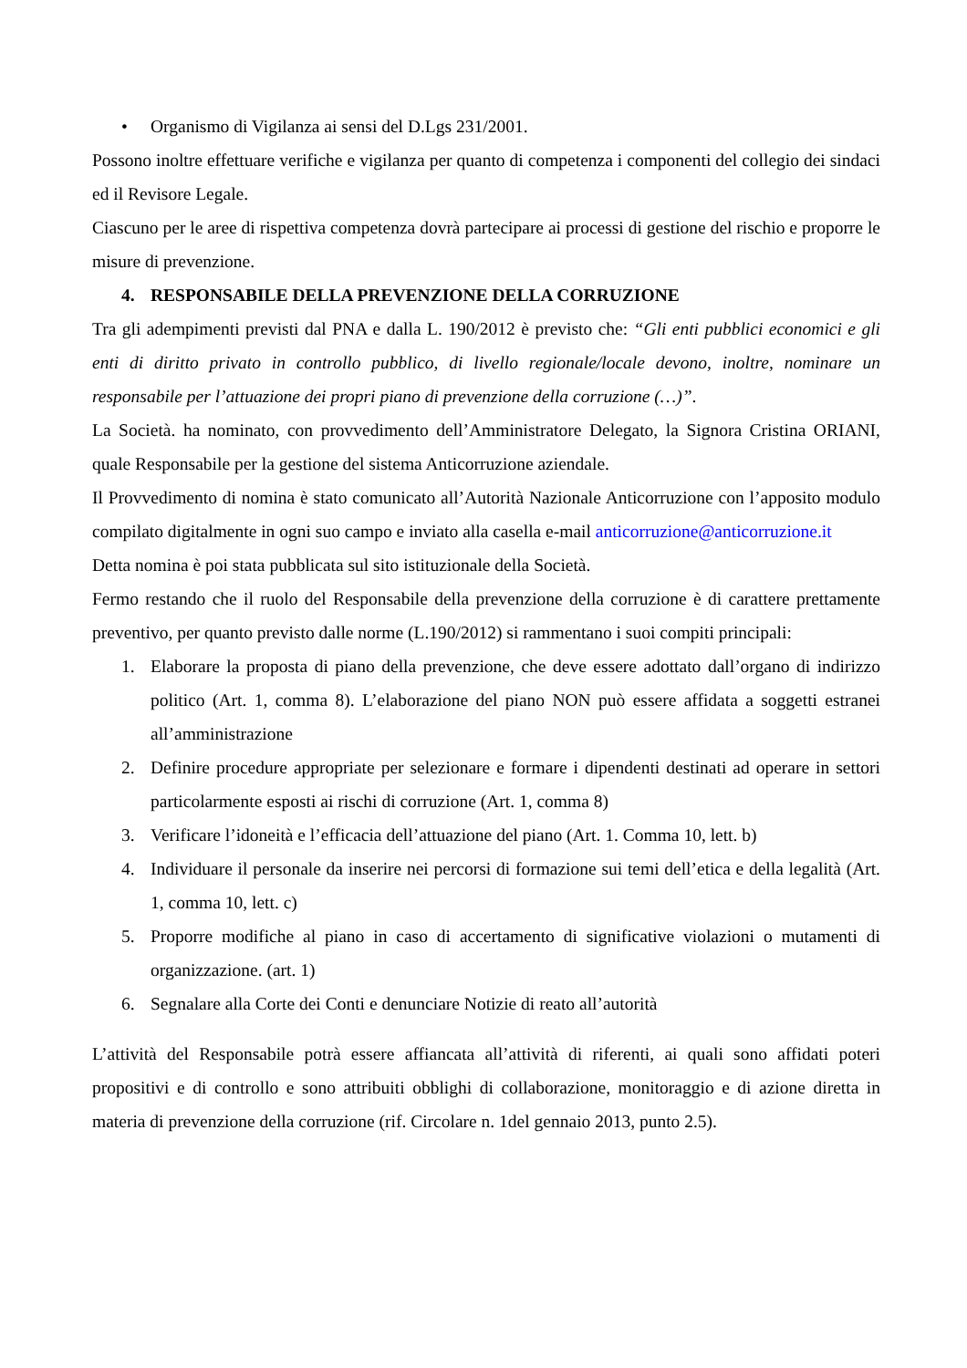• Organismo di Vigilanza ai sensi del D.Lgs 231/2001.
Possono inoltre effettuare verifiche e vigilanza per quanto di competenza i componenti del collegio dei sindaci ed il Revisore Legale.
Ciascuno per le aree di rispettiva competenza dovrà partecipare ai processi di gestione del rischio e proporre le misure di prevenzione.
4. RESPONSABILE DELLA PREVENZIONE DELLA CORRUZIONE
Tra gli adempimenti previsti dal PNA e dalla L. 190/2012 è previsto che: “Gli enti pubblici economici e gli enti di diritto privato in controllo pubblico, di livello regionale/locale devono, inoltre, nominare un responsabile per l’attuazione dei propri piano di prevenzione della corruzione (…)”.
La Società. ha nominato, con provvedimento dell’Amministratore Delegato, la Signora Cristina ORIANI, quale Responsabile per la gestione del sistema Anticorruzione aziendale.
Il Provvedimento di nomina è stato comunicato all’Autorità Nazionale Anticorruzione con l’apposito modulo compilato digitalmente in ogni suo campo e inviato alla casella e-mail anticorruzione@anticorruzione.it
Detta nomina è poi stata pubblicata sul sito istituzionale della Società.
Fermo restando che il ruolo del Responsabile della prevenzione della corruzione è di carattere prettamente preventivo, per quanto previsto dalle norme (L.190/2012) si rammentano i suoi compiti principali:
1. Elaborare la proposta di piano della prevenzione, che deve essere adottato dall’organo di indirizzo politico (Art. 1, comma 8). L’elaborazione del piano NON può essere affidata a soggetti estranei all’amministrazione
2. Definire procedure appropriate per selezionare e formare i dipendenti destinati ad operare in settori particolarmente esposti ai rischi di corruzione (Art. 1, comma 8)
3. Verificare l’idoneità e l’efficacia dell’attuazione del piano (Art. 1. Comma 10, lett. b)
4. Individuare il personale da inserire nei percorsi di formazione sui temi dell’etica e della legalità (Art. 1, comma 10, lett. c)
5. Proporre modifiche al piano in caso di accertamento di significative violazioni o mutamenti di organizzazione. (art. 1)
6. Segnalare alla Corte dei Conti e denunciare Notizie di reato all’autorità
L’attività del Responsabile potrà essere affiancata all’attività di riferenti, ai quali sono affidati poteri propositivi e di controllo e sono attribuiti obblighi di collaborazione, monitoraggio e di azione diretta in materia di prevenzione della corruzione (rif. Circolare n. 1del gennaio 2013, punto 2.5).